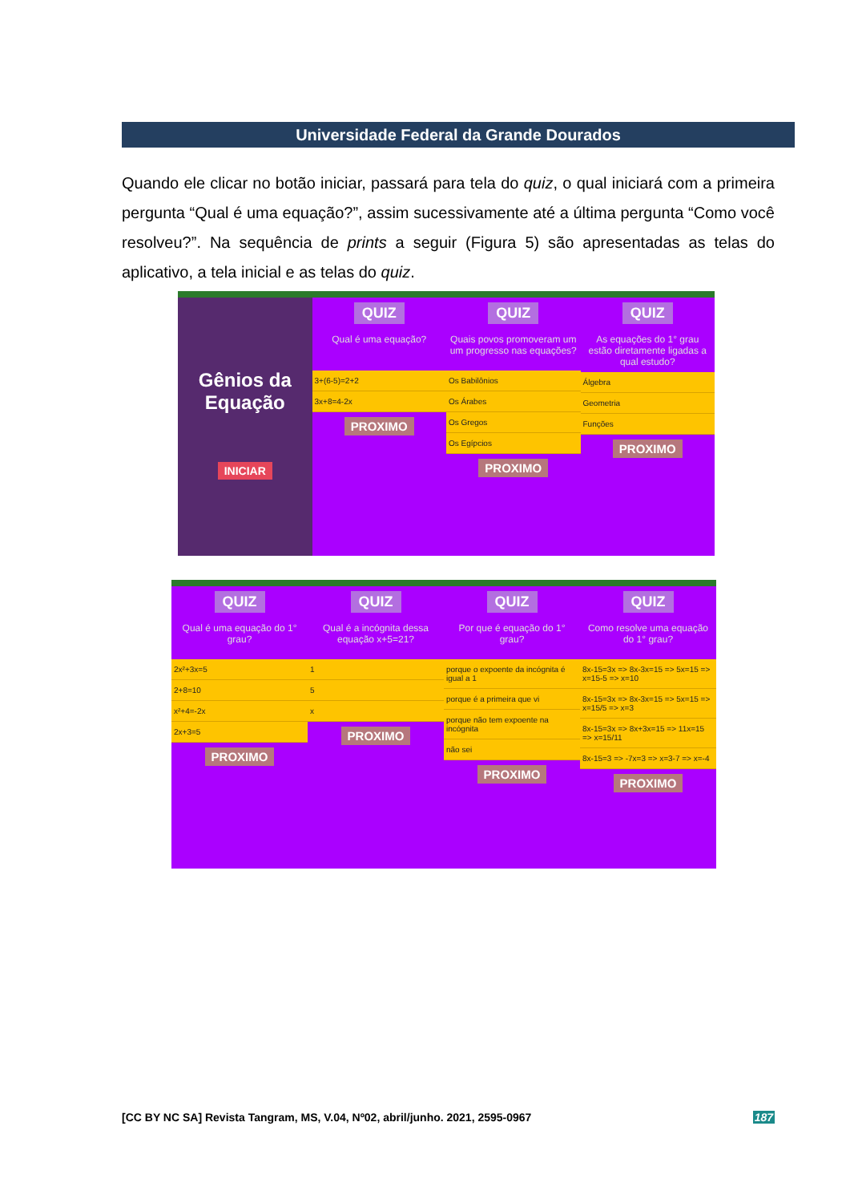Universidade Federal da Grande Dourados
Quando ele clicar no botão iniciar, passará para tela do quiz, o qual iniciará com a primeira pergunta “Qual é uma equação?”, assim sucessivamente até a última pergunta “Como você resolveu?”. Na sequência de prints a seguir (Figura 5) são apresentadas as telas do aplicativo, a tela inicial e as telas do quiz.
Gênios da Equação
INICIAR
QUIZ
Qual é uma equação?
3+(6-5)=2+2
3x+8=4-2x
PROXIMO
QUIZ
Quais povos promoveram um um progresso nas equações?
Os Babilônios
Os Árabes
Os Gregos
Os Egípcios
PROXIMO
QUIZ
As equações do 1° grau estão diretamente ligadas a qual estudo?
Álgebra
Geometria
Funções
PROXIMO
QUIZ
Qual é uma equação do 1° grau?
2x²+3x=5
2+8=10
x²+4=-2x
2x+3=5
PROXIMO
QUIZ
Qual é a incógnita dessa equação x+5=21?
1
5
x
PROXIMO
QUIZ
Por que é equação do 1° grau?
porque o expoente da incógnita é igual a 1
porque é a primeira que vi
porque não tem expoente na incógnita
não sei
PROXIMO
QUIZ
Como resolve uma equação do 1° grau?
8x-15=3x => 8x-3x=15 => 5x=15 => x=15-5 => x=10
8x-15=3x => 8x-3x=15 => 5x=15 => x=15/5 => x=3
8x-15=3x => 8x+3x=15 => 11x=15 => x=15/11
8x-15=3 => -7x=3 => x=3-7 => x=-4
PROXIMO
[CC BY NC SA] Revista Tangram, MS, V.04, Nº02, abril/junho. 2021, 2595-0967 187